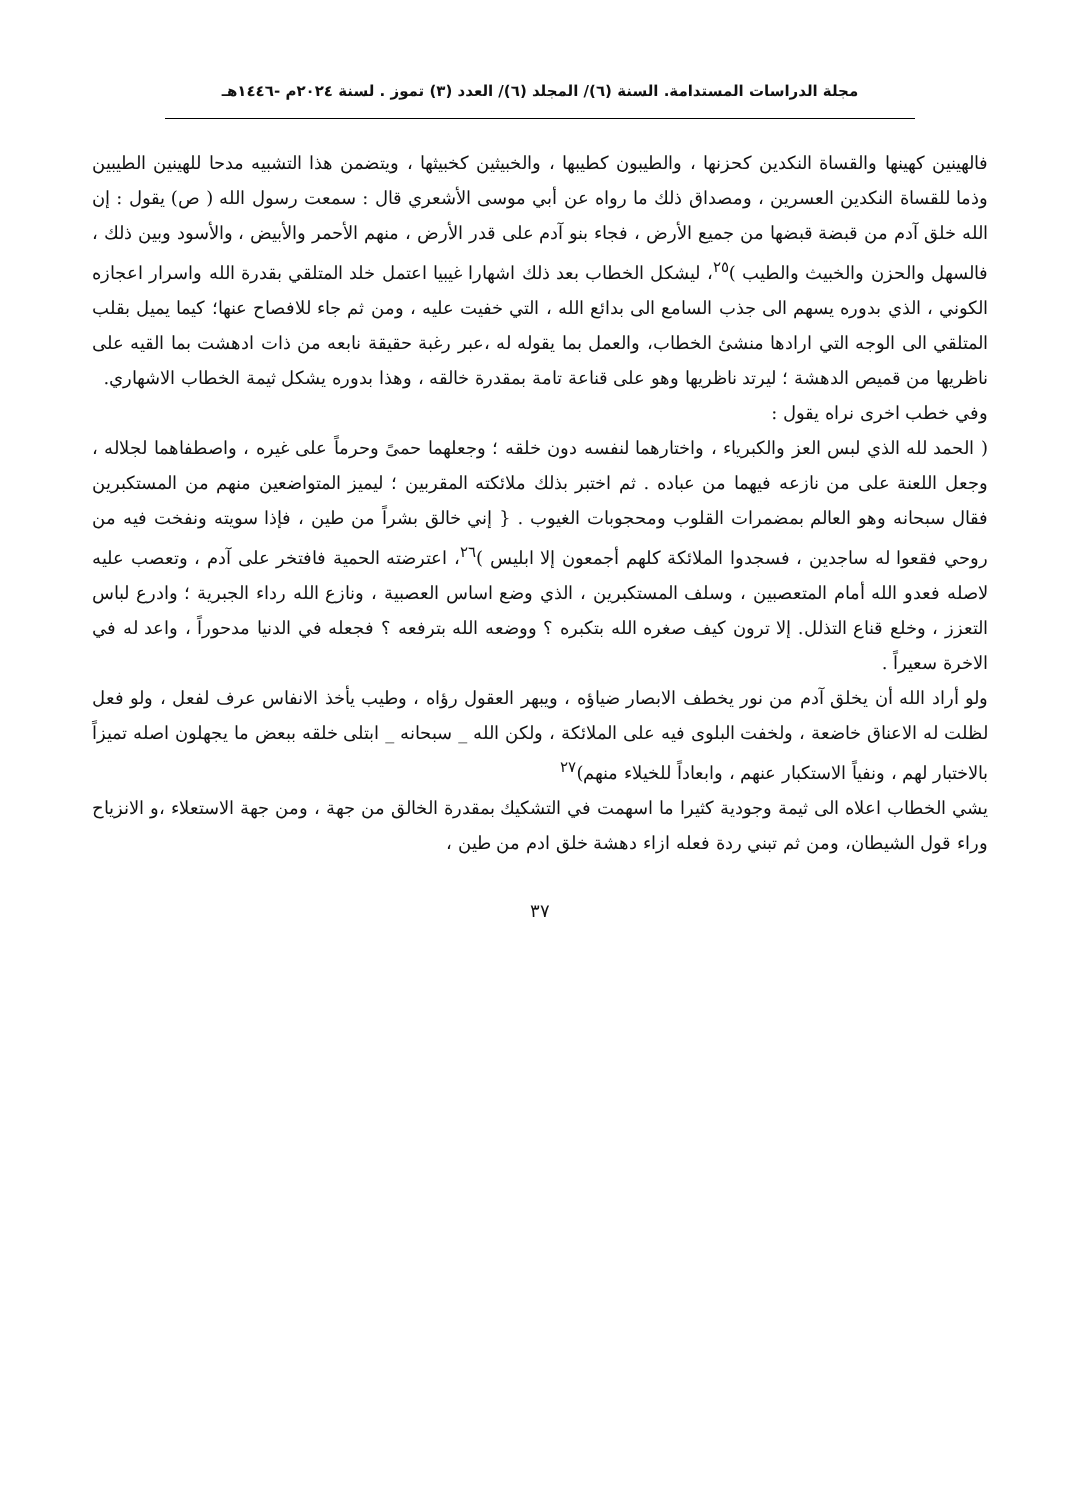مجلة الدراسات المستدامة. السنة (٦)/ المجلد (٦)/ العدد (٣) تموز . لسنة ٢٠٢٤م -١٤٤٦هـ
فالهينين كهينها والقساة النكدين كحزنها ، والطيبون كطيبها ، والخبيثين كخبيثها ، ويتضمن هذا التشبيه مدحا للهينين الطيبين وذما للقساة النكدين العسرين ، ومصداق ذلك ما رواه عن أبي موسى الأشعري قال : سمعت رسول الله ( ص) يقول : إن الله خلق آدم من قبضة قبضها من جميع الأرض ، فجاء بنو آدم على قدر الأرض ، منهم الأحمر والأبيض ، والأسود وبين ذلك ، فالسهل والحزن والخبيث والطيب )<sup>٢٥</sup>، ليشكل الخطاب بعد ذلك اشهارا غيبيا اعتمل خلد المتلقي بقدرة الله واسرار اعجازه الكوني ، الذي بدوره يسهم الى جذب السامع الى بدائع الله ، التي خفيت عليه ، ومن ثم جاء للافصاح عنها؛ كيما يميل بقلب المتلقي الى الوجه التي ارادها منشئ الخطاب، والعمل بما يقوله له ،عبر رغبة حقيقة نابعه من ذات ادهشت بما القيه على ناظريها من قميص الدهشة ؛ ليرتد ناظريها وهو على قناعة تامة بمقدرة خالقه ، وهذا بدوره يشكل ثيمة الخطاب الاشهاري.
وفي خطب اخرى نراه يقول :
( الحمد لله الذي لبس العز والكبرياء ، واختارهما لنفسه دون خلقه ؛ وجعلهما حمىً وحرماً على غيره ، واصطفاهما لجلاله ، وجعل اللعنة على من نازعه فيهما من عباده . ثم اختبر بذلك ملائكته المقربين ؛ ليميز المتواضعين منهم من المستكبرين فقال سبحانه وهو العالم بمضمرات القلوب ومحجوبات الغيوب . { إني خالق بشراً من طين ، فإذا سويته ونفخت فيه من روحي فقعوا له ساجدين ، فسجدوا الملائكة كلهم أجمعون إلا ابليس )<sup>٢٦</sup>، اعترضته الحمية فافتخر على آدم ، وتعصب عليه لاصله فعدو الله أمام المتعصبين ، وسلف المستكبرين ، الذي وضع اساس العصبية ، ونازع الله رداء الجبرية ؛ وادرع لباس التعزز ، وخلع قناع التذلل. إلا ترون كيف صغره الله بتكبره ؟ ووضعه الله بترفعه ؟ فجعله في الدنيا مدحوراً ، واعد له في الاخرة سعيراً .
ولو أراد الله أن يخلق آدم من نور يخطف الابصار ضياؤه ، ويبهر العقول رؤاه ، وطيب يأخذ الانفاس عرف لفعل ، ولو فعل لظلت له الاعناق خاضعة ، ولخفت البلوى فيه على الملائكة ، ولكن الله _ سبحانه _ ابتلى خلقه ببعض ما يجهلون اصله تميزاً بالاختبار لهم ، ونفياً الاستكبار عنهم ، وابعاداً للخيلاء منهم)<sup>٢٧</sup>
يشي الخطاب اعلاه الى ثيمة وجودية كثيرا ما اسهمت في التشكيك بمقدرة الخالق من جهة ، ومن جهة الاستعلاء ،و الانزياح وراء قول الشيطان، ومن ثم تبني ردة فعله ازاء دهشة خلق ادم من طين ،
٣٧